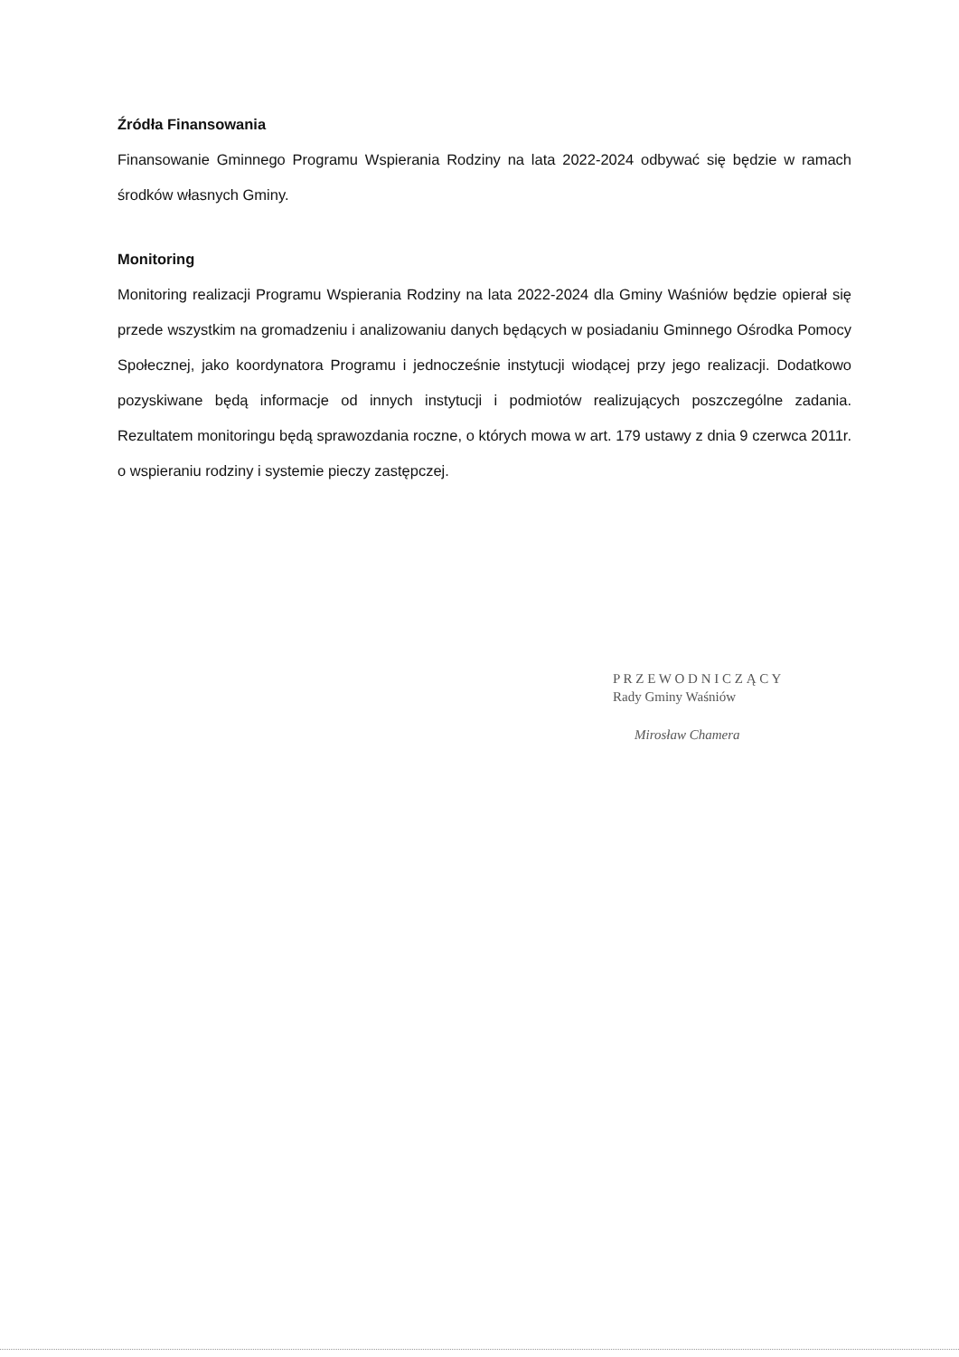Źródła Finansowania
Finansowanie Gminnego Programu Wspierania Rodziny na lata 2022-2024 odbywać się będzie w ramach środków własnych Gminy.
Monitoring
Monitoring realizacji Programu Wspierania Rodziny na lata 2022-2024 dla Gminy Waśniów będzie opierał się przede wszystkim na gromadzeniu i analizowaniu danych będących w posiadaniu Gminnego Ośrodka Pomocy Społecznej, jako koordynatora Programu i jednocześnie instytucji wiodącej przy jego realizacji. Dodatkowo pozyskiwane będą informacje od innych instytucji i podmiotów realizujących poszczególne zadania. Rezultatem monitoringu będą sprawozdania roczne, o których mowa w art. 179 ustawy z dnia 9 czerwca 2011r. o wspieraniu rodziny i systemie pieczy zastępczej.
P R Z E W O D N I C Z Ą C Y
Rady Gminy Waśniów
Mirosław Chamera